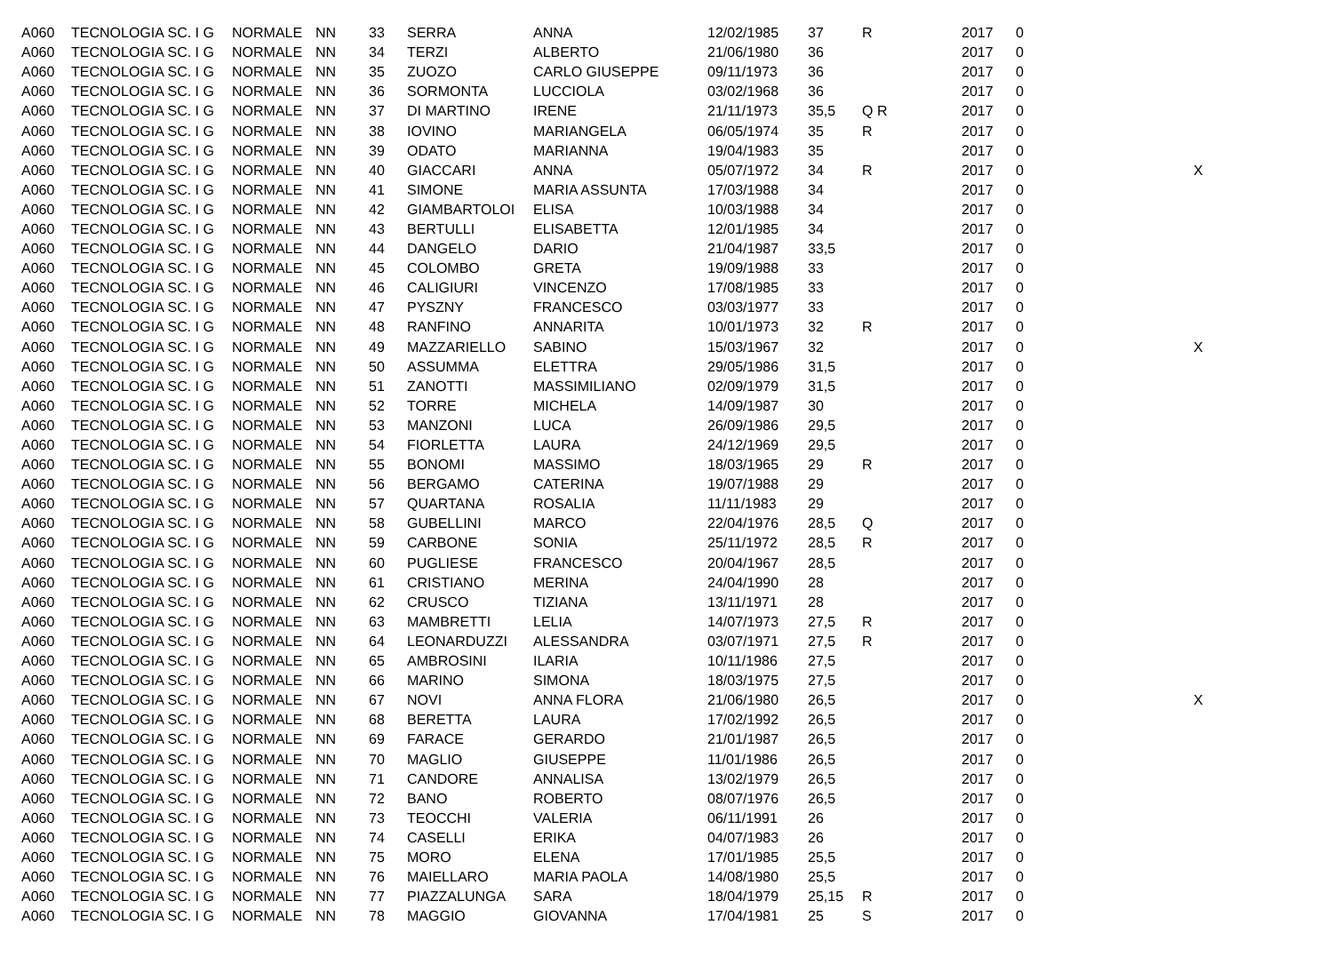| A060 | TECNOLOGIA SC. I G | NORMALE | NN | 33 | SERRA | ANNA | 12/02/1985 | 37 | R | 2017 | 0 | |
| A060 | TECNOLOGIA SC. I G | NORMALE | NN | 34 | TERZI | ALBERTO | 21/06/1980 | 36 | | 2017 | 0 | |
| A060 | TECNOLOGIA SC. I G | NORMALE | NN | 35 | ZUOZO | CARLO GIUSEPPE | 09/11/1973 | 36 | | 2017 | 0 | |
| A060 | TECNOLOGIA SC. I G | NORMALE | NN | 36 | SORMONTA | LUCCIOLA | 03/02/1968 | 36 | | 2017 | 0 | |
| A060 | TECNOLOGIA SC. I G | NORMALE | NN | 37 | DI MARTINO | IRENE | 21/11/1973 | 35,5 | Q R | 2017 | 0 | |
| A060 | TECNOLOGIA SC. I G | NORMALE | NN | 38 | IOVINO | MARIANGELA | 06/05/1974 | 35 | R | 2017 | 0 | |
| A060 | TECNOLOGIA SC. I G | NORMALE | NN | 39 | ODATO | MARIANNA | 19/04/1983 | 35 | | 2017 | 0 | |
| A060 | TECNOLOGIA SC. I G | NORMALE | NN | 40 | GIACCARI | ANNA | 05/07/1972 | 34 | R | 2017 | 0 | X |
| A060 | TECNOLOGIA SC. I G | NORMALE | NN | 41 | SIMONE | MARIA ASSUNTA | 17/03/1988 | 34 | | 2017 | 0 | |
| A060 | TECNOLOGIA SC. I G | NORMALE | NN | 42 | GIAMBARTOLOI | ELISA | 10/03/1988 | 34 | | 2017 | 0 | |
| A060 | TECNOLOGIA SC. I G | NORMALE | NN | 43 | BERTULLI | ELISABETTA | 12/01/1985 | 34 | | 2017 | 0 | |
| A060 | TECNOLOGIA SC. I G | NORMALE | NN | 44 | DANGELO | DARIO | 21/04/1987 | 33,5 | | 2017 | 0 | |
| A060 | TECNOLOGIA SC. I G | NORMALE | NN | 45 | COLOMBO | GRETA | 19/09/1988 | 33 | | 2017 | 0 | |
| A060 | TECNOLOGIA SC. I G | NORMALE | NN | 46 | CALIGIURI | VINCENZO | 17/08/1985 | 33 | | 2017 | 0 | |
| A060 | TECNOLOGIA SC. I G | NORMALE | NN | 47 | PYSZNY | FRANCESCO | 03/03/1977 | 33 | | 2017 | 0 | |
| A060 | TECNOLOGIA SC. I G | NORMALE | NN | 48 | RANFINO | ANNARITA | 10/01/1973 | 32 | R | 2017 | 0 | |
| A060 | TECNOLOGIA SC. I G | NORMALE | NN | 49 | MAZZARIELLO | SABINO | 15/03/1967 | 32 | | 2017 | 0 | X |
| A060 | TECNOLOGIA SC. I G | NORMALE | NN | 50 | ASSUMMA | ELETTRA | 29/05/1986 | 31,5 | | 2017 | 0 | |
| A060 | TECNOLOGIA SC. I G | NORMALE | NN | 51 | ZANOTTI | MASSIMILIANO | 02/09/1979 | 31,5 | | 2017 | 0 | |
| A060 | TECNOLOGIA SC. I G | NORMALE | NN | 52 | TORRE | MICHELA | 14/09/1987 | 30 | | 2017 | 0 | |
| A060 | TECNOLOGIA SC. I G | NORMALE | NN | 53 | MANZONI | LUCA | 26/09/1986 | 29,5 | | 2017 | 0 | |
| A060 | TECNOLOGIA SC. I G | NORMALE | NN | 54 | FIORLETTA | LAURA | 24/12/1969 | 29,5 | | 2017 | 0 | |
| A060 | TECNOLOGIA SC. I G | NORMALE | NN | 55 | BONOMI | MASSIMO | 18/03/1965 | 29 | R | 2017 | 0 | |
| A060 | TECNOLOGIA SC. I G | NORMALE | NN | 56 | BERGAMO | CATERINA | 19/07/1988 | 29 | | 2017 | 0 | |
| A060 | TECNOLOGIA SC. I G | NORMALE | NN | 57 | QUARTANA | ROSALIA | 11/11/1983 | 29 | | 2017 | 0 | |
| A060 | TECNOLOGIA SC. I G | NORMALE | NN | 58 | GUBELLINI | MARCO | 22/04/1976 | 28,5 | Q | 2017 | 0 | |
| A060 | TECNOLOGIA SC. I G | NORMALE | NN | 59 | CARBONE | SONIA | 25/11/1972 | 28,5 | R | 2017 | 0 | |
| A060 | TECNOLOGIA SC. I G | NORMALE | NN | 60 | PUGLIESE | FRANCESCO | 20/04/1967 | 28,5 | | 2017 | 0 | |
| A060 | TECNOLOGIA SC. I G | NORMALE | NN | 61 | CRISTIANO | MERINA | 24/04/1990 | 28 | | 2017 | 0 | |
| A060 | TECNOLOGIA SC. I G | NORMALE | NN | 62 | CRUSCO | TIZIANA | 13/11/1971 | 28 | | 2017 | 0 | |
| A060 | TECNOLOGIA SC. I G | NORMALE | NN | 63 | MAMBRETTI | LELIA | 14/07/1973 | 27,5 | R | 2017 | 0 | |
| A060 | TECNOLOGIA SC. I G | NORMALE | NN | 64 | LEONARDUZZI | ALESSANDRA | 03/07/1971 | 27,5 | R | 2017 | 0 | |
| A060 | TECNOLOGIA SC. I G | NORMALE | NN | 65 | AMBROSINI | ILARIA | 10/11/1986 | 27,5 | | 2017 | 0 | |
| A060 | TECNOLOGIA SC. I G | NORMALE | NN | 66 | MARINO | SIMONA | 18/03/1975 | 27,5 | | 2017 | 0 | |
| A060 | TECNOLOGIA SC. I G | NORMALE | NN | 67 | NOVI | ANNA FLORA | 21/06/1980 | 26,5 | | 2017 | 0 | X |
| A060 | TECNOLOGIA SC. I G | NORMALE | NN | 68 | BERETTA | LAURA | 17/02/1992 | 26,5 | | 2017 | 0 | |
| A060 | TECNOLOGIA SC. I G | NORMALE | NN | 69 | FARACE | GERARDO | 21/01/1987 | 26,5 | | 2017 | 0 | |
| A060 | TECNOLOGIA SC. I G | NORMALE | NN | 70 | MAGLIO | GIUSEPPE | 11/01/1986 | 26,5 | | 2017 | 0 | |
| A060 | TECNOLOGIA SC. I G | NORMALE | NN | 71 | CANDORE | ANNALISA | 13/02/1979 | 26,5 | | 2017 | 0 | |
| A060 | TECNOLOGIA SC. I G | NORMALE | NN | 72 | BANO | ROBERTO | 08/07/1976 | 26,5 | | 2017 | 0 | |
| A060 | TECNOLOGIA SC. I G | NORMALE | NN | 73 | TEOCCHI | VALERIA | 06/11/1991 | 26 | | 2017 | 0 | |
| A060 | TECNOLOGIA SC. I G | NORMALE | NN | 74 | CASELLI | ERIKA | 04/07/1983 | 26 | | 2017 | 0 | |
| A060 | TECNOLOGIA SC. I G | NORMALE | NN | 75 | MORO | ELENA | 17/01/1985 | 25,5 | | 2017 | 0 | |
| A060 | TECNOLOGIA SC. I G | NORMALE | NN | 76 | MAIELLARO | MARIA PAOLA | 14/08/1980 | 25,5 | | 2017 | 0 | |
| A060 | TECNOLOGIA SC. I G | NORMALE | NN | 77 | PIAZZALUNGA | SARA | 18/04/1979 | 25,15 | R | 2017 | 0 | |
| A060 | TECNOLOGIA SC. I G | NORMALE | NN | 78 | MAGGIO | GIOVANNA | 17/04/1981 | 25 | S | 2017 | 0 | |